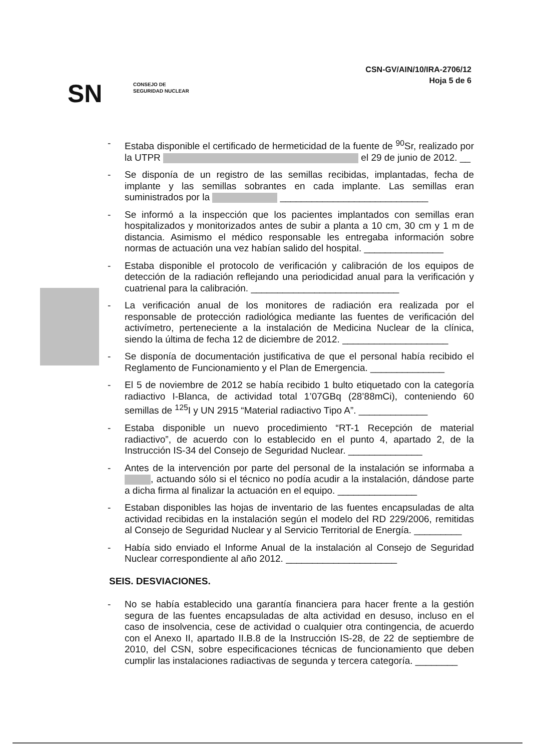CSN-GV/AIN/10/IRA-2706/12
Hoja 5 de 6
SN
CONSEJO DE
SEGURIDAD NUCLEAR
- Estaba disponible el certificado de hermeticidad de la fuente de <sup>90</sup>Sr, realizado por la UTPR el 29 de junio de 2012. __
- Se disponía de un registro de las semillas recibidas, implantadas, fecha de implante y las semillas sobrantes en cada implante. Las semillas eran suministrados por la ____________________________
- Se informó a la inspección que los pacientes implantados con semillas eran hospitalizados y monitorizados antes de subir a planta a 10 cm, 30 cm y 1 m de distancia. Asimismo el médico responsable les entregaba información sobre normas de actuación una vez habían salido del hospital. _______________
- Estaba disponible el protocolo de verificación y calibración de los equipos de detección de la radiación reflejando una periodicidad anual para la verificación y cuatrienal para la calibración. ____________________________
- La verificación anual de los monitores de radiación era realizada por el responsable de protección radiológica mediante las fuentes de verificación del activímetro, perteneciente a la instalación de Medicina Nuclear de la clínica, siendo la última de fecha 12 de diciembre de 2012. ____________________
- Se disponía de documentación justificativa de que el personal había recibido el Reglamento de Funcionamiento y el Plan de Emergencia. ______________
- El 5 de noviembre de 2012 se había recibido 1 bulto etiquetado con la categoría radiactivo I-Blanca, de actividad total 1’07GBq (28’88mCi), conteniendo 60 semillas de <sup>125</sup>I y UN 2915 “Material radiactivo Tipo A”. _____________
- Estaba disponible un nuevo procedimiento “RT-1 Recepción de material radiactivo”, de acuerdo con lo establecido en el punto 4, apartado 2, de la Instrucción IS-34 del Consejo de Seguridad Nuclear. ______________
- Antes de la intervención por parte del personal de la instalación se informaba a , actuando sólo si el técnico no podía acudir a la instalación, dándose parte a dicha firma al finalizar la actuación en el equipo. _______________
- Estaban disponibles las hojas de inventario de las fuentes encapsuladas de alta actividad recibidas en la instalación según el modelo del RD 229/2006, remitidas al Consejo de Seguridad Nuclear y al Servicio Territorial de Energía. _________
- Había sido enviado el Informe Anual de la instalación al Consejo de Seguridad Nuclear correspondiente al año 2012. _____________________
SEIS. DESVIACIONES.
- No se había establecido una garantía financiera para hacer frente a la gestión segura de las fuentes encapsuladas de alta actividad en desuso, incluso en el caso de insolvencia, cese de actividad o cualquier otra contingencia, de acuerdo con el Anexo II, apartado II.B.8 de la Instrucción IS-28, de 22 de septiembre de 2010, del CSN, sobre especificaciones técnicas de funcionamiento que deben cumplir las instalaciones radiactivas de segunda y tercera categoría. ________